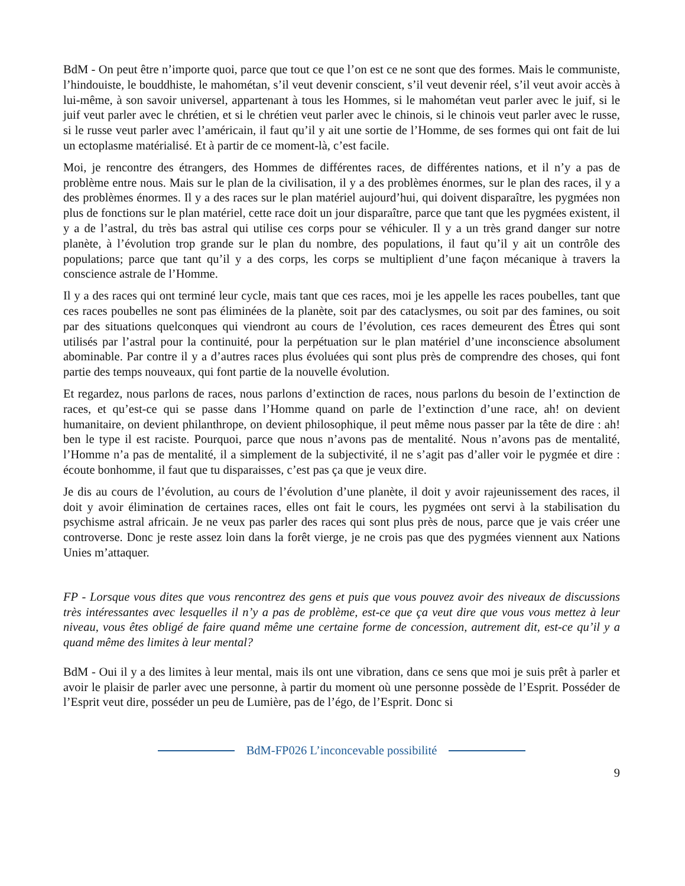BdM - On peut être n’importe quoi, parce que tout ce que l’on est ce ne sont que des formes. Mais le communiste, l’hindouiste, le bouddhiste, le mahométan, s’il veut devenir conscient, s’il veut devenir réel, s’il veut avoir accès à lui-même, à son savoir universel, appartenant à tous les Hommes, si le mahométan veut parler avec le juif, si le juif veut parler avec le chrétien, et si le chrétien veut parler avec le chinois, si le chinois veut parler avec le russe, si le russe veut parler avec l’américain, il faut qu’il y ait une sortie de l’Homme, de ses formes qui ont fait de lui un ectoplasme matérialisé. Et à partir de ce moment-là, c’est facile.
Moi, je rencontre des étrangers, des Hommes de différentes races, de différentes nations, et il n’y a pas de problème entre nous. Mais sur le plan de la civilisation, il y a des problèmes énormes, sur le plan des races, il y a des problèmes énormes. Il y a des races sur le plan matériel aujourd’hui, qui doivent disparaître, les pygmées non plus de fonctions sur le plan matériel, cette race doit un jour disparaître, parce que tant que les pygmées existent, il y a de l’astral, du très bas astral qui utilise ces corps pour se véhiculer. Il y a un très grand danger sur notre planète, à l’évolution trop grande sur le plan du nombre, des populations, il faut qu’il y ait un contrôle des populations; parce que tant qu’il y a des corps, les corps se multiplient d’une façon mécanique à travers la conscience astrale de l’Homme.
Il y a des races qui ont terminé leur cycle, mais tant que ces races, moi je les appelle les races poubelles, tant que ces races poubelles ne sont pas éliminées de la planète, soit par des cataclysmes, ou soit par des famines, ou soit par des situations quelconques qui viendront au cours de l’évolution, ces races demeurent des Êtres qui sont utilisés par l’astral pour la continuité, pour la perpétuation sur le plan matériel d’une inconscience absolument abominable. Par contre il y a d’autres races plus évoluées qui sont plus près de comprendre des choses, qui font partie des temps nouveaux, qui font partie de la nouvelle évolution.
Et regardez, nous parlons de races, nous parlons d’extinction de races, nous parlons du besoin de l’extinction de races, et qu’est-ce qui se passe dans l’Homme quand on parle de l’extinction d’une race, ah! on devient humanitaire, on devient philanthrope, on devient philosophique, il peut même nous passer par la tête de dire : ah! ben le type il est raciste. Pourquoi, parce que nous n’avons pas de mentalité. Nous n’avons pas de mentalité, l’Homme n’a pas de mentalité, il a simplement de la subjectivité, il ne s’agit pas d’aller voir le pygmée et dire : écoute bonhomme, il faut que tu disparaisses, c’est pas ça que je veux dire.
Je dis au cours de l’évolution, au cours de l’évolution d’une planète, il doit y avoir rajeunissement des races, il doit y avoir élimination de certaines races, elles ont fait le cours, les pygmées ont servi à la stabilisation du psychisme astral africain. Je ne veux pas parler des races qui sont plus près de nous, parce que je vais créer une controverse. Donc je reste assez loin dans la forêt vierge, je ne crois pas que des pygmées viennent aux Nations Unies m’attaquer.
FP - Lorsque vous dites que vous rencontrez des gens et puis que vous pouvez avoir des niveaux de discussions très intéressantes avec lesquelles il n’y a pas de problème, est-ce que ça veut dire que vous vous mettez à leur niveau, vous êtes obligé de faire quand même une certaine forme de concession, autrement dit, est-ce qu’il y a quand même des limites à leur mental?
BdM - Oui il y a des limites à leur mental, mais ils ont une vibration, dans ce sens que moi je suis prêt à parler et avoir le plaisir de parler avec une personne, à partir du moment où une personne possède de l’Esprit. Posséder de l’Esprit veut dire, posséder un peu de Lumière, pas de l’égo, de l’Esprit. Donc si
BdM-FP026 L’inconcevable possibilité
9